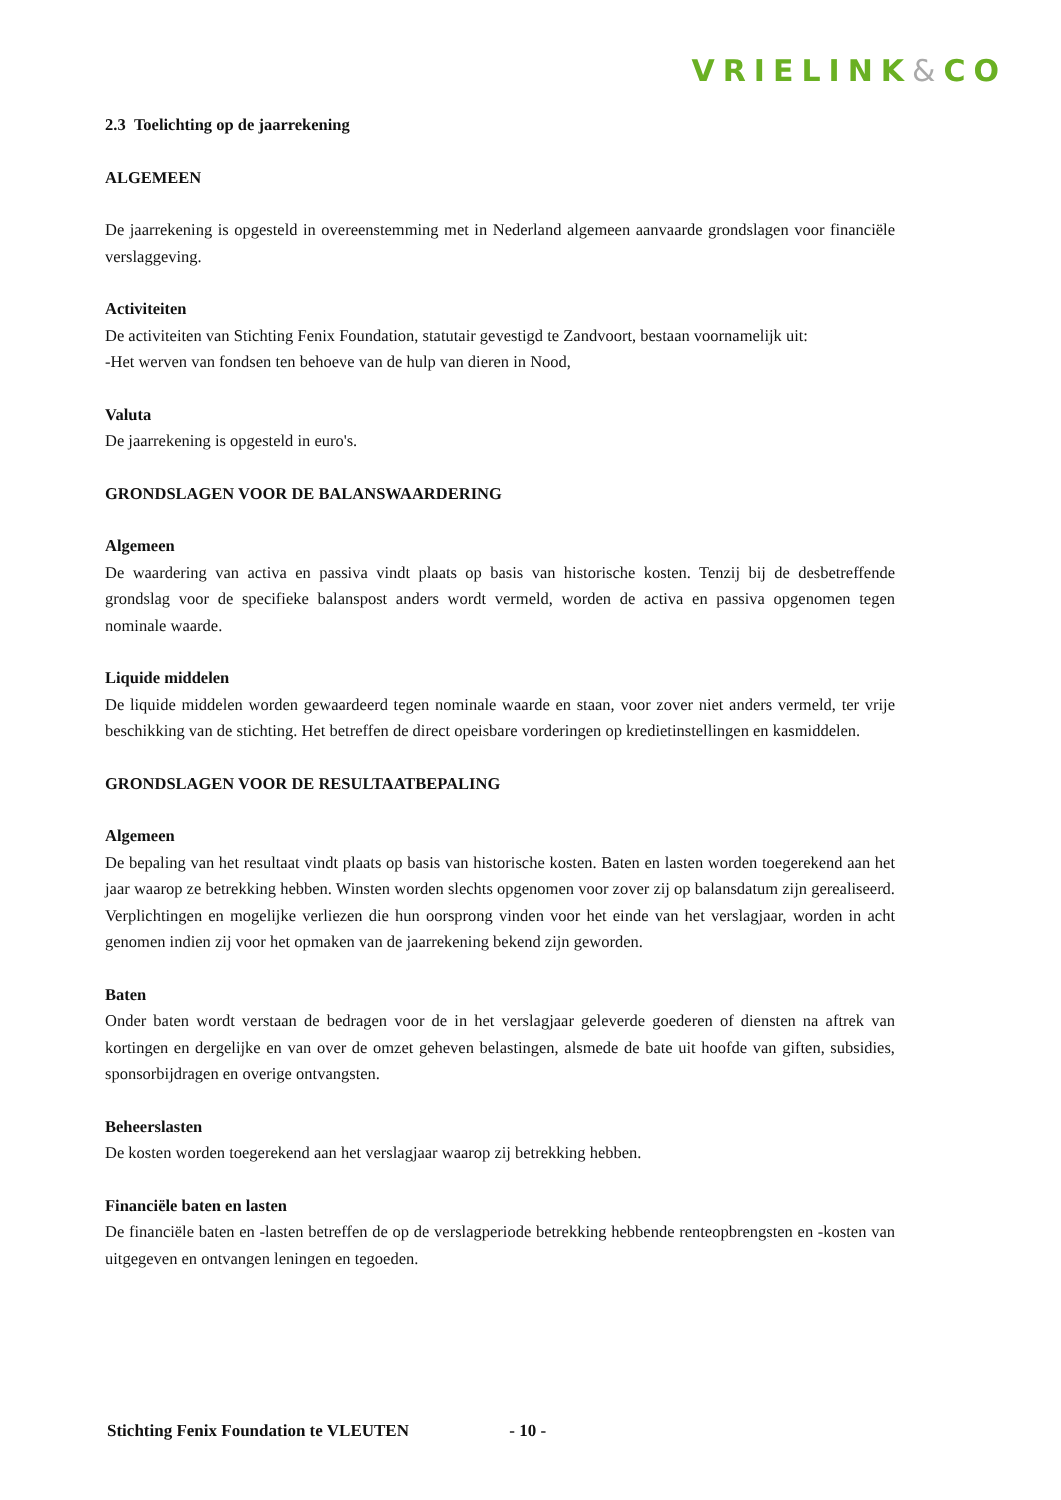VRIELINK&CO
2.3 Toelichting op de jaarrekening
ALGEMEEN
De jaarrekening is opgesteld in overeenstemming met in Nederland algemeen aanvaarde grondslagen voor financiële verslaggeving.
Activiteiten
De activiteiten van Stichting Fenix Foundation, statutair gevestigd te Zandvoort, bestaan voornamelijk uit:
-Het werven van fondsen ten behoeve van de hulp van dieren in Nood,
Valuta
De jaarrekening is opgesteld in euro's.
GRONDSLAGEN VOOR DE BALANSWAARDERING
Algemeen
De waardering van activa en passiva vindt plaats op basis van historische kosten. Tenzij bij de desbetreffende grondslag voor de specifieke balanspost anders wordt vermeld, worden de activa en passiva opgenomen tegen nominale waarde.
Liquide middelen
De liquide middelen worden gewaardeerd tegen nominale waarde en staan, voor zover niet anders vermeld, ter vrije beschikking van de stichting. Het betreffen de direct opeisbare vorderingen op kredietinstellingen en kasmiddelen.
GRONDSLAGEN VOOR DE RESULTAATBEPALING
Algemeen
De bepaling van het resultaat vindt plaats op basis van historische kosten. Baten en lasten worden toegerekend aan het jaar waarop ze betrekking hebben. Winsten worden slechts opgenomen voor zover zij op balansdatum zijn gerealiseerd. Verplichtingen en mogelijke verliezen die hun oorsprong vinden voor het einde van het verslagjaar, worden in acht genomen indien zij voor het opmaken van de jaarrekening bekend zijn geworden.
Baten
Onder baten wordt verstaan de bedragen voor de in het verslagjaar geleverde goederen of diensten na aftrek van kortingen en dergelijke en van over de omzet geheven belastingen, alsmede de bate uit hoofde van giften, subsidies, sponsorbijdragen en overige ontvangsten.
Beheerslasten
De kosten worden toegerekend aan het verslagjaar waarop zij betrekking hebben.
Financiële baten en lasten
De financiële baten en -lasten betreffen de op de verslagperiode betrekking hebbende renteopbrengsten en -kosten van uitgegeven en ontvangen leningen en tegoeden.
Stichting Fenix Foundation te VLEUTEN - 10 -